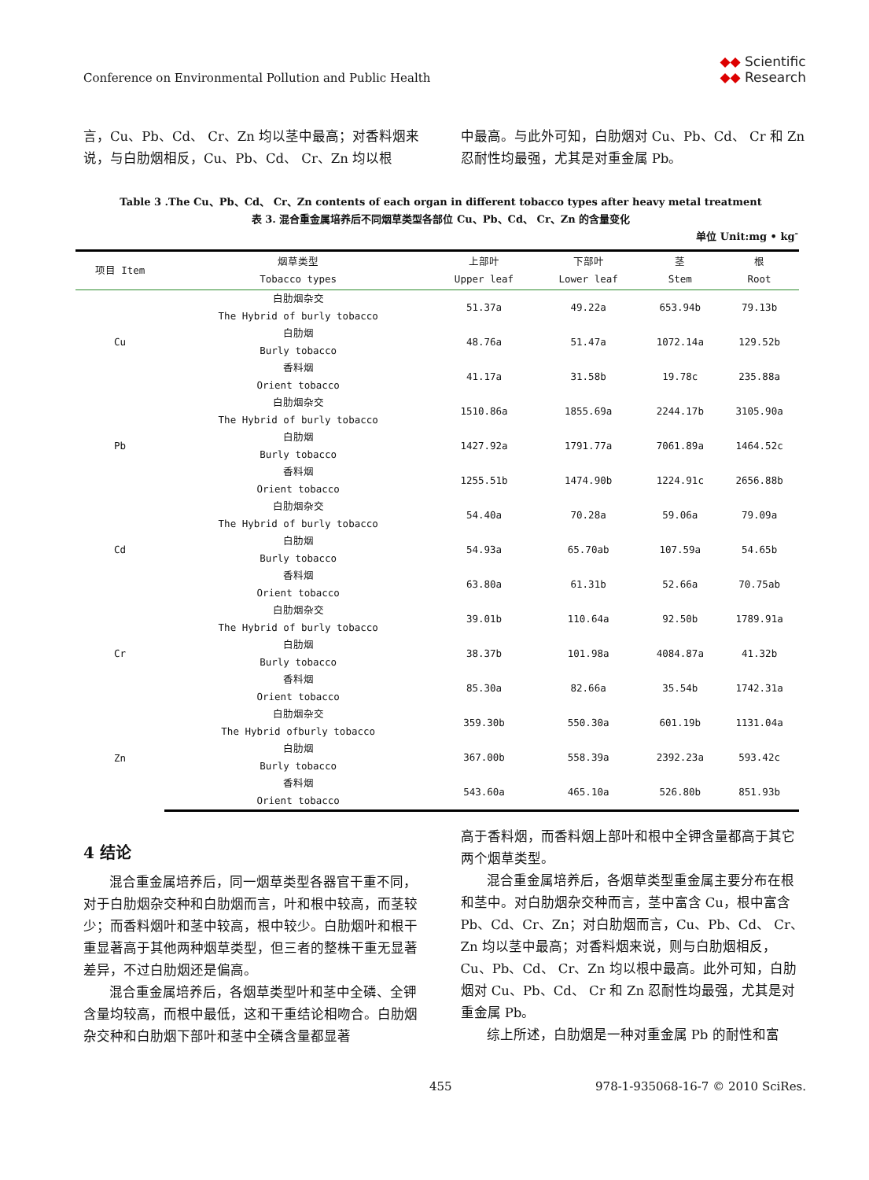Conference on Environmental Pollution and Public Health
◆◆ Scientific
◆◆ Research
言，Cu、Pb、Cd、 Cr、Zn 均以茎中最高；对香料烟来说，与白肋烟相反，Cu、Pb、Cd、 Cr、Zn 均以根
中最高。与此外可知，白肋烟对 Cu、Pb、Cd、 Cr 和 Zn 忍耐性均最强，尤其是对重金属 Pb。
Table 3 .The Cu、Pb、Cd、 Cr、Zn contents of each organ in different tobacco types after heavy metal treatment
表 3. 混合重金属培养后不同烟草类型各部位 Cu、Pb、Cd、 Cr、Zn 的含量变化
单位 Unit:mg • kg<sup>-</sup>
| 项目 Item | 烟草类型 Tobacco types | 上部叶 Upper leaf | 下部叶 Lower leaf | 茎 Stem | 根 Root |
| --- | --- | --- | --- | --- | --- |
| Cu | 白肋烟杂交 The Hybrid of burly tobacco | 51.37a | 49.22a | 653.94b | 79.13b |
| | 白肋烟 Burly tobacco | 48.76a | 51.47a | 1072.14a | 129.52b |
| | 香料烟 Orient tobacco | 41.17a | 31.58b | 19.78c | 235.88a |
| Pb | 白肋烟杂交 The Hybrid of burly tobacco | 1510.86a | 1855.69a | 2244.17b | 3105.90a |
| | 白肋烟 Burly tobacco | 1427.92a | 1791.77a | 7061.89a | 1464.52c |
| | 香料烟 Orient tobacco | 1255.51b | 1474.90b | 1224.91c | 2656.88b |
| Cd | 白肋烟杂交 The Hybrid of burly tobacco | 54.40a | 70.28a | 59.06a | 79.09a |
| | 白肋烟 Burly tobacco | 54.93a | 65.70ab | 107.59a | 54.65b |
| | 香料烟 Orient tobacco | 63.80a | 61.31b | 52.66a | 70.75ab |
| Cr | 白肋烟杂交 The Hybrid of burly tobacco | 39.01b | 110.64a | 92.50b | 1789.91a |
| | 白肋烟 Burly tobacco | 38.37b | 101.98a | 4084.87a | 41.32b |
| | 香料烟 Orient tobacco | 85.30a | 82.66a | 35.54b | 1742.31a |
| Zn | 白肋烟杂交 The Hybrid ofburly tobacco | 359.30b | 550.30a | 601.19b | 1131.04a |
| | 白肋烟 Burly tobacco | 367.00b | 558.39a | 2392.23a | 593.42c |
| | 香料烟 Orient tobacco | 543.60a | 465.10a | 526.80b | 851.93b |
4 结论
混合重金属培养后，同一烟草类型各器官干重不同，对于白肋烟杂交种和白肋烟而言，叶和根中较高，而茎较少；而香料烟叶和茎中较高，根中较少。白肋烟叶和根干重显著高于其他两种烟草类型，但三者的整株干重无显著差异，不过白肋烟还是偏高。
混合重金属培养后，各烟草类型叶和茎中全磷、全钾含量均较高，而根中最低，这和干重结论相吻合。白肋烟杂交种和白肋烟下部叶和茎中全磷含量都显著
高于香料烟，而香料烟上部叶和根中全钾含量都高于其它两个烟草类型。
混合重金属培养后，各烟草类型重金属主要分布在根和茎中。对白肋烟杂交种而言，茎中富含 Cu，根中富含 Pb、Cd、Cr、Zn；对白肋烟而言，Cu、Pb、Cd、 Cr、Zn 均以茎中最高；对香料烟来说，则与白肋烟相反，Cu、Pb、Cd、 Cr、Zn 均以根中最高。此外可知，白肋烟对 Cu、Pb、Cd、 Cr 和 Zn 忍耐性均最强，尤其是对重金属 Pb。
综上所述，白肋烟是一种对重金属 Pb 的耐性和富
455 978-1-935068-16-7 © 2010 SciRes.